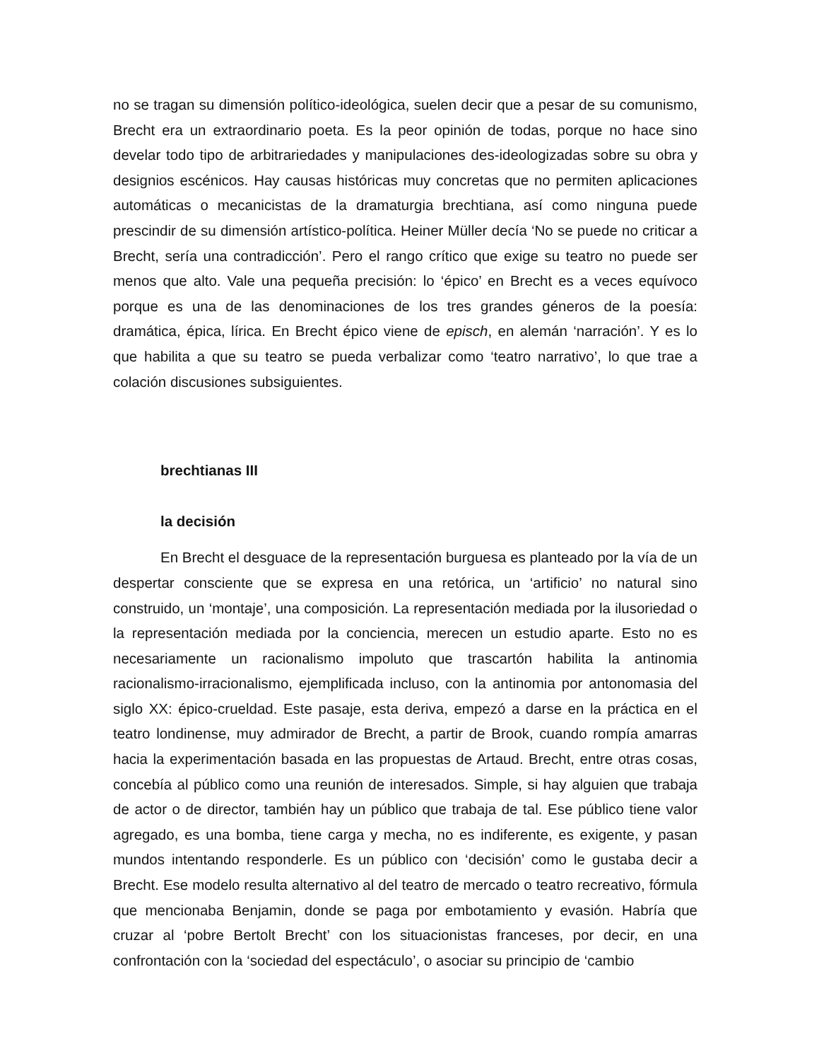no se tragan su dimensión político-ideológica, suelen decir que a pesar de su comunismo, Brecht era un extraordinario poeta. Es la peor opinión de todas, porque no hace sino develar todo tipo de arbitrariedades y manipulaciones des-ideologizadas sobre su obra y designios escénicos. Hay causas históricas muy concretas que no permiten aplicaciones automáticas o mecanicistas de la dramaturgia brechtiana, así como ninguna puede prescindir de su dimensión artístico-política. Heiner Müller decía ‘No se puede no criticar a Brecht, sería una contradicción’. Pero el rango crítico que exige su teatro no puede ser menos que alto. Vale una pequeña precisión: lo ‘épico’ en Brecht es a veces equívoco porque es una de las denominaciones de los tres grandes géneros de la poesía: dramática, épica, lírica. En Brecht épico viene de episch, en alemán ‘narración’. Y es lo que habilita a que su teatro se pueda verbalizar como ‘teatro narrativo’, lo que trae a colación discusiones subsiguientes.
brechtianas III
la decisión
En Brecht el desguace de la representación burguesa es planteado por la vía de un despertar consciente que se expresa en una retórica, un ‘artificio’ no natural sino construido, un ‘montaje’, una composición. La representación mediada por la ilusoriedad o la representación mediada por la conciencia, merecen un estudio aparte. Esto no es necesariamente un racionalismo impoluto que trascartón habilita la antinomia racionalismo-irracionalismo, ejemplificada incluso, con la antinomia por antonomasia del siglo XX: épico-crueldad. Este pasaje, esta deriva, empezó a darse en la práctica en el teatro londinense, muy admirador de Brecht, a partir de Brook, cuando rompía amarras hacia la experimentación basada en las propuestas de Artaud. Brecht, entre otras cosas, concebía al público como una reunión de interesados. Simple, si hay alguien que trabaja de actor o de director, también hay un público que trabaja de tal. Ese público tiene valor agregado, es una bomba, tiene carga y mecha, no es indiferente, es exigente, y pasan mundos intentando responderle. Es un público con ‘decisión’ como le gustaba decir a Brecht. Ese modelo resulta alternativo al del teatro de mercado o teatro recreativo, fórmula que mencionaba Benjamin, donde se paga por embotamiento y evasión. Habría que cruzar al ‘pobre Bertolt Brecht’ con los situacionistas franceses, por decir, en una confrontación con la ‘sociedad del espectáculo’, o asociar su principio de ‘cambio